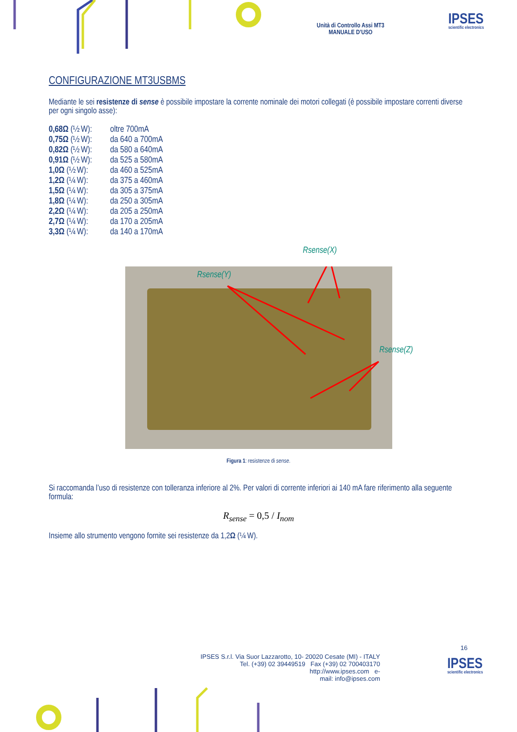Unità di Controllo Assi MT3
MANUALE D’USO
IPSES
scientific electronics
CONFIGURAZIONE MT3USBMS
Mediante le sei resistenze di sense è possibile impostare la corrente nominale dei motori collegati (è possibile impostare correnti diverse per ogni singolo asse):
| 0,68Ω (½ W): | oltre 700mA |
| 0,75Ω (½ W): | da 640 a 700mA |
| 0,82Ω (½ W): | da 580 a 640mA |
| 0,91Ω (½ W): | da 525 a 580mA |
| 1,0Ω (½ W): | da 460 a 525mA |
| 1,2Ω (¼ W): | da 375 a 460mA |
| 1,5Ω (¼ W): | da 305 a 375mA |
| 1,8Ω (¼ W): | da 250 a 305mA |
| 2,2Ω (¼ W): | da 205 a 250mA |
| 2,7Ω (¼ W): | da 170 a 205mA |
| 3,3Ω (¼ W): | da 140 a 170mA |
Rsense(X)
Rsense(Y)
Rsense(Z)
Figura 1: resistenze di sense.
Si raccomanda l’uso di resistenze con tolleranza inferiore al 2%. Per valori di corrente inferiori ai 140 mA fare riferimento alla seguente formula:
R<sub>sense</sub> = 0,5 / I<sub>nom</sub>
Insieme allo strumento vengono fornite sei resistenze da 1,2Ω (¼ W).
16
IPSES S.r.l. Via Suor Lazzarotto, 10- 20020 Cesate (MI) - ITALY
Tel. (+39) 02 39449519 Fax (+39) 02 700403170
http://www.ipses.com e-
mail: info@ipses.com
IPSES
scientific electronics